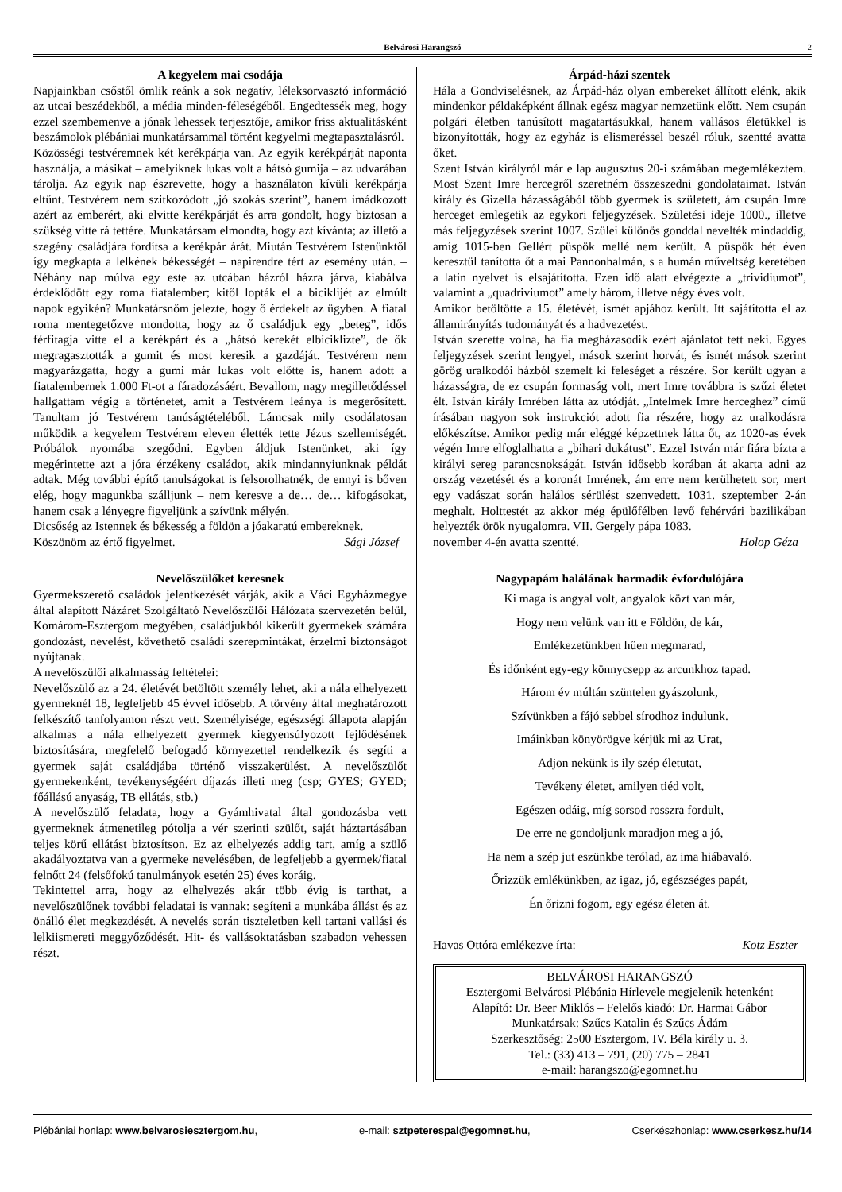Belvárosi Harangszó 2
A kegyelem mai csodája
Napjainkban csőstől ömlik reánk a sok negatív, léleksorvasztó információ az utcai beszédekből, a média minden-féleségéből. Engedtessék meg, hogy ezzel szembemenve a jónak lehessek terjesztője, amikor friss aktualitásként beszámolok plébániai munkatársammal történt kegyelmi megtapasztalásról.
Közösségi testvéremnek két kerékpárja van. Az egyik kerékpárját naponta használja, a másikat – amelyiknek lukas volt a hátsó gumija – az udvarában tárolja. Az egyik nap észrevette, hogy a használaton kívüli kerékpárja eltűnt. Testvérem nem szitkozódott „jó szokás szerint”, hanem imádkozott azért az emberért, aki elvitte kerékpárját és arra gondolt, hogy biztosan a szükség vitte rá tettére. Munkatársam elmondta, hogy azt kívánta; az illető a szegény családjára fordítsa a kerékpár árát. Miután Testvérem Istenünktől így megkapta a lelkének békességét – napirendre tért az esemény után. – Néhány nap múlva egy este az utcában házról házra járva, kiabálva érdeklődött egy roma fiatalember; kitől lopták el a biciklijét az elmúlt napok egyikén? Munkatársnőm jelezte, hogy ő érdekelt az ügyben. A fiatal roma mentegetőzve mondotta, hogy az ő családjuk egy „beteg”, idős férfitagja vitte el a kerékpárt és a „hátsó kerekét elbiciklizte”, de ők megragasztották a gumit és most keresik a gazdáját. Testvérem nem magyarázgatta, hogy a gumi már lukas volt előtte is, hanem adott a fiatalembernek 1.000 Ft-ot a fáradozásáért. Bevallom, nagy megilletődéssel hallgattam végig a történetet, amit a Testvérem leánya is megerősített. Tanultam jó Testvérem tanúságtételéből. Lámcsak mily csodálatosan működik a kegyelem Testvérem eleven élették tette Jézus szellemiségét. Próbálok nyomába szegődni. Egyben áldjuk Istenünket, aki így megérintette azt a jóra érzékeny családot, akik mindannyiunknak példát adtak. Még további építő tanulságokat is felsorolhatnék, de ennyi is bőven elég, hogy magunkba szálljunk – nem keresve a de… de… kifogásokat, hanem csak a lényegre figyeljünk a szívünk mélyén.
Dicsőség az Istennek és békesség a földön a jóakaratú embereknek.
Köszönöm az értő figyelmet. Sági József
Nevelőszülőket keresnek
Gyermekszerető családok jelentkezését várják, akik a Váci Egyházmegye által alapított Názáret Szolgáltató Nevelőszülői Hálózata szervezetén belül, Komárom-Esztergom megyében, családjukból kikerült gyermekek számára gondozást, nevelést, követhető családi szerepmintákat, érzelmi biztonságot nyújtanak.
A nevelőszülői alkalmasság feltételei:
Nevelőszülő az a 24. életévét betöltött személy lehet, aki a nála elhelyezett gyermeknél 18, legfeljebb 45 évvel idősebb. A törvény által meghatározott felkészítő tanfolyamon részt vett. Személyisége, egészségi állapota alapján alkalmas a nála elhelyezett gyermek kiegyensúlyozott fejlődésének biztosítására, megfelelő befogadó környezettel rendelkezik és segíti a gyermek saját családjába történő visszakerülést. A nevelőszülőt gyermekenként, tevékenységéért díjazás illeti meg (csp; GYES; GYED; főállású anyaság, TB ellátás, stb.)
A nevelőszülő feladata, hogy a Gyámhivatal által gondozásba vett gyermeknek átmenetileg pótolja a vér szerinti szülőt, saját háztartásában teljes körű ellátást biztosítson. Ez az elhelyezés addig tart, amíg a szülő akadályoztatva van a gyermeke nevelésében, de legfeljebb a gyermek/fiatal felnőtt 24 (felsőfokú tanulmányok esetén 25) éves koráig.
Tekintettel arra, hogy az elhelyezés akár több évig is tarthat, a nevelőszülőnek további feladatai is vannak: segíteni a munkába állást és az önálló élet megkezdését. A nevelés során tiszteletben kell tartani vallási és lelkiismereti meggyőződését. Hit- és vallásoktatásban szabadon vehessen részt.
Árpád-házi szentek
Hála a Gondviselésnek, az Árpád-ház olyan embereket állított elénk, akik mindenkor példaképként állnak egész magyar nemzetünk előtt. Nem csupán polgári életben tanúsított magatartásukkal, hanem vallásos életükkel is bizonyították, hogy az egyház is elismeréssel beszél róluk, szentté avatta őket.
Szent István királyról már e lap augusztus 20-i számában megemlékeztem. Most Szent Imre hercegről szeretném összeszedni gondolataimat. István király és Gizella házasságából több gyermek is született, ám csupán Imre herceget emlegetik az egykori feljegyzések. Születési ideje 1000., illetve más feljegyzések szerint 1007. Szülei különös gonddal nevelték mindaddig, amíg 1015-ben Gellért püspök mellé nem került. A püspök hét éven keresztül tanította őt a mai Pannonhalmán, s a humán műveltség keretében a latin nyelvet is elsajátította. Ezen idő alatt elvégezte a „trividiumot”, valamint a „quadriviumot” amely három, illetve négy éves volt.
Amikor betöltötte a 15. életévét, ismét apjához került. Itt sajátította el az államirányítás tudományát és a hadvezetést.
István szerette volna, ha fia megházasodik ezért ajánlatot tett neki. Egyes feljegyzések szerint lengyel, mások szerint horvát, és ismét mások szerint görög uralkodói házból szemelt ki feleséget a részére. Sor került ugyan a házasságra, de ez csupán formaság volt, mert Imre továbbra is szűzi életet élt. István király Imrében látta az utódját. „Intelmek Imre herceghez” című írásában nagyon sok instrukciót adott fia részére, hogy az uralkodásra előkészítse. Amikor pedig már eléggé képzettnek látta őt, az 1020-as évek végén Imre elfoglalhatta a „bihari dukátust”. Ezzel István már fiára bízta a királyi sereg parancsnokságát. István idősebb korában át akarta adni az ország vezetését és a koronát Imrének, ám erre nem kerülhetett sor, mert egy vadászat során halálos sérülést szenvedett. 1031. szeptember 2-án meghalt. Holttestét az akkor még épülőfélben levő fehérvári bazilikában helyezték örök nyugalomra. VII. Gergely pápa 1083.
november 4-én avatta szentté. Holop Géza
Nagypapám halálának harmadik évfordulójára
Ki maga is angyal volt, angyalok közt van már,
Hogy nem velünk van itt e Földön, de kár,
Emlékezetünkben hűen megmarad,
És időnként egy-egy könnycsepp az arcunkhoz tapad.
Három év múltán szüntelen gyászolunk,
Szívünkben a fájó sebbel sírodhoz indulunk.
Imáinkban könyörögve kérjük mi az Urat,
Adjon nekünk is ily szép életutat,
Tevékeny életet, amilyen tiéd volt,
Egészen odáig, míg sorsod rosszra fordult,
De erre ne gondoljunk maradjon meg a jó,
Ha nem a szép jut eszünkbe terólad, az ima hiábavaló.
Őrizzük emlékünkben, az igaz, jó, egészséges papát,
Én őrizni fogom, egy egész életen át.
Havas Ottóra emlékezve írta: Kotz Eszter
BELVÁROSI HARANGSZÓ
Esztergomi Belvárosi Plébánia Hírlevele megjelenik hetenként
Alapító: Dr. Beer Miklós – Felelős kiadó: Dr. Harmai Gábor
Munkatársak: Szűcs Katalin és Szűcs Ádám
Szerkesztőség: 2500 Esztergom, IV. Béla király u. 3.
Tel.: (33) 413 – 791, (20) 775 – 2841
e-mail: harangszo@egomnet.hu
Plébániai honlap: www.belvarosiesztergom.hu, e-mail: sztpeterespal@egomnet.hu, Cserkészhonlap: www.cserkesz.hu/14